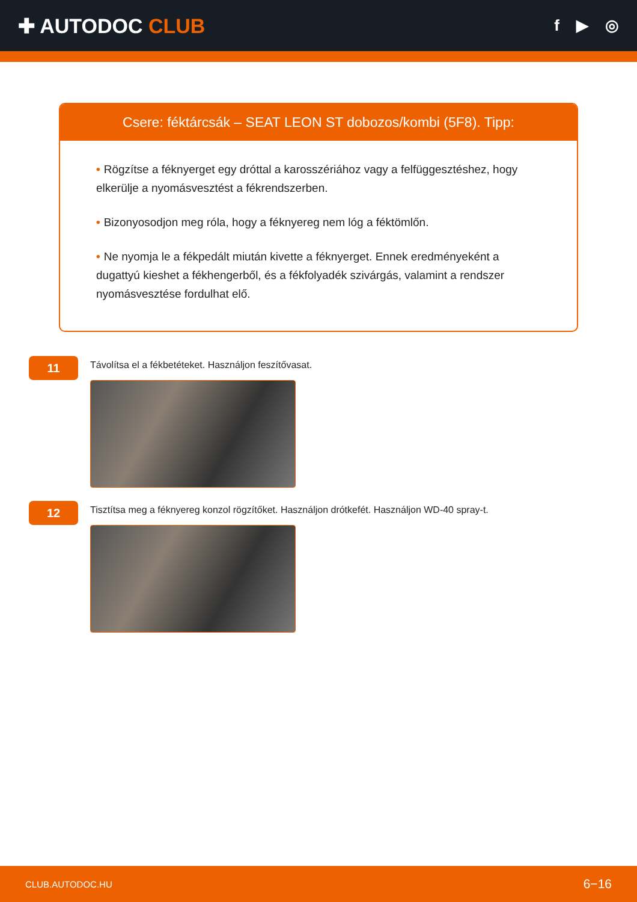✚ AUTODOC CLUB
f ▶ ◎
Csere: féktárcsák – SEAT LEON ST dobozos/kombi (5F8). Tipp:
• Rögzítse a féknyerget egy dróttal a karosszériához vagy a felfüggesztéshez, hogy elkerülje a nyomásvesztést a fékrendszerben.
• Bizonyosodjon meg róla, hogy a féknyereg nem lóg a féktömlőn.
• Ne nyomja le a fékpedált miután kivette a féknyerget. Ennek eredményeként a dugattyú kieshet a fékhengerből, és a fékfolyadék szivárgás, valamint a rendszer nyomásvesztése fordulhat elő.
11
Távolítsa el a fékbetéteket. Használjon feszítővasat.
12
Tisztítsa meg a féknyereg konzol rögzítőket. Használjon drótkefét. Használjon WD-40 spray-t.
CLUB.AUTODOC.HU 6−16